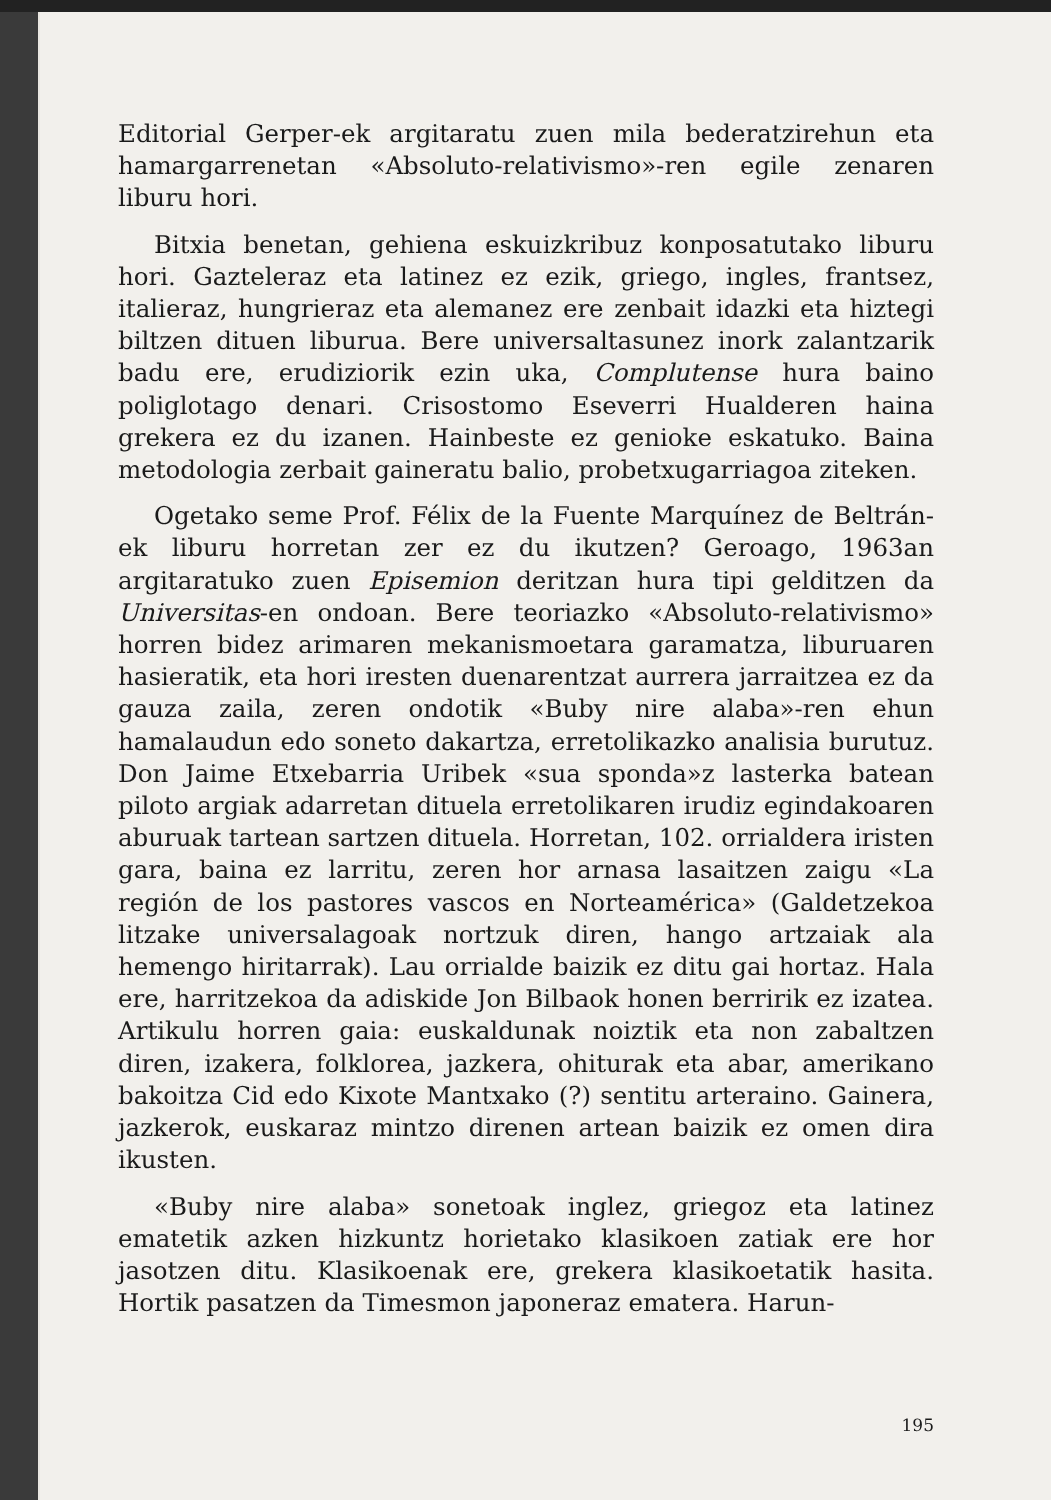Editorial Gerper-ek argitaratu zuen mila bederatzirehun eta hamargarrenetan «Absoluto-relativismo»-ren egile zenaren liburu hori.
Bitxia benetan, gehiena eskuizkribuz konposatutako liburu hori. Gazteleraz eta latinez ez ezik, griego, ingles, frantsez, italieraz, hungrieraz eta alemanez ere zenbait idazki eta hiztegi biltzen dituen liburua. Bere universaltasunez inork zalantzarik badu ere, erudiziorik ezin uka, Complutense hura baino poliglotago denari. Crisostomo Eseverri Hualderen haina grekera ez du izanen. Hainbeste ez genioke eskatuko. Baina metodologia zerbait gaineratu balio, probetxugarriagoa ziteken.
Ogetako seme Prof. Félix de la Fuente Marquínez de Beltrán-ek liburu horretan zer ez du ikutzen? Geroago, 1963an argitaratuko zuen Episemion deritzan hura tipi gelditzen da Universitas-en ondoan. Bere teoriazko «Absoluto-relativismo» horren bidez arimaren mekanismoetara garamatza, liburuaren hasieratik, eta hori iresten duenarentzat aurrera jarraitzea ez da gauza zaila, zeren ondotik «Buby nire alaba»-ren ehun hamalaudun edo soneto dakartza, erretolikazko analisia burutuz. Don Jaime Etxebarria Uribek «sua sponda»z lasterka batean piloto argiak adarretan dituela erretolikaren irudiz egindakoaren aburuak tartean sartzen dituela. Horretan, 102. orrialdera iristen gara, baina ez larritu, zeren hor arnasa lasaitzen zaigu «La región de los pastores vascos en Norteamérica» (Galdetzekoa litzake universalagoak nortzuk diren, hango artzaiak ala hemengo hiritarrak). Lau orrialde baizik ez ditu gai hortaz. Hala ere, harritzekoa da adiskide Jon Bilbaok honen berririk ez izatea. Artikulu horren gaia: euskaldunak noiztik eta non zabaltzen diren, izakera, folklorea, jazkera, ohiturak eta abar, amerikano bakoitza Cid edo Kixote Mantxako (?) sentitu arteraino. Gainera, jazkerok, euskaraz mintzo direnen artean baizik ez omen dira ikusten.
«Buby nire alaba» sonetoak inglez, griegoz eta latinez ematetik azken hizkuntz horietako klasikoen zatiak ere hor jasotzen ditu. Klasikoenak ere, grekera klasikoetatik hasita. Hortik pasatzen da Timesmon japoneraz ematera. Harun-
195